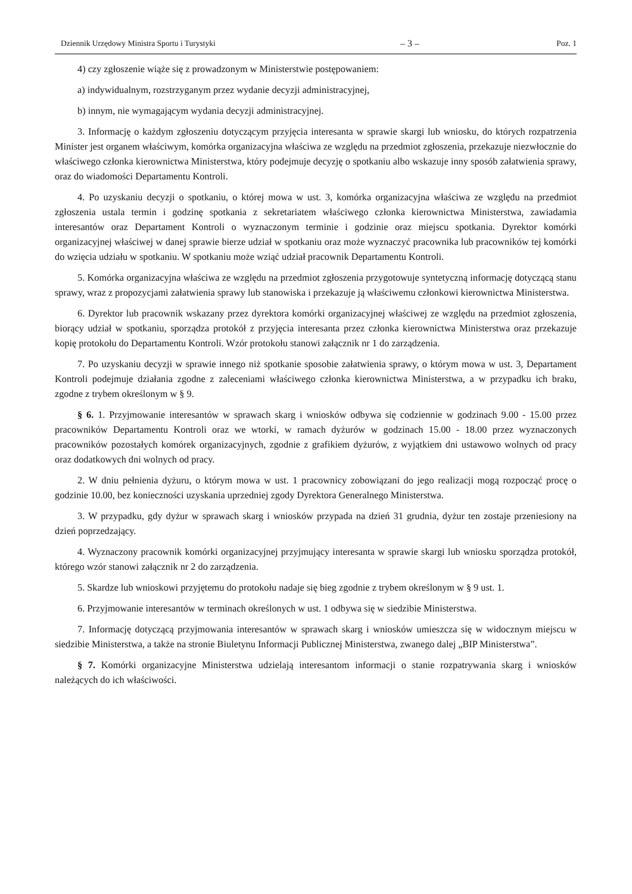Dziennik Urzędowy Ministra Sportu i Turystyki – 3 – Poz. 1
4) czy zgłoszenie wiąże się z prowadzonym w Ministerstwie postępowaniem:
a) indywidualnym, rozstrzyganym przez wydanie decyzji administracyjnej,
b) innym, nie wymagającym wydania decyzji administracyjnej.
3. Informację o każdym zgłoszeniu dotyczącym przyjęcia interesanta w sprawie skargi lub wniosku, do których rozpatrzenia Minister jest organem właściwym, komórka organizacyjna właściwa ze względu na przedmiot zgłoszenia, przekazuje niezwłocznie do właściwego członka kierownictwa Ministerstwa, który podejmuje decyzję o spotkaniu albo wskazuje inny sposób załatwienia sprawy, oraz do wiadomości Departamentu Kontroli.
4. Po uzyskaniu decyzji o spotkaniu, o której mowa w ust. 3, komórka organizacyjna właściwa ze względu na przedmiot zgłoszenia ustala termin i godzinę spotkania z sekretariatem właściwego członka kierownictwa Ministerstwa, zawiadamia interesantów oraz Departament Kontroli o wyznaczonym terminie i godzinie oraz miejscu spotkania. Dyrektor komórki organizacyjnej właściwej w danej sprawie bierze udział w spotkaniu oraz może wyznaczyć pracownika lub pracowników tej komórki do wzięcia udziału w spotkaniu. W spotkaniu może wziąć udział pracownik Departamentu Kontroli.
5. Komórka organizacyjna właściwa ze względu na przedmiot zgłoszenia przygotowuje syntetyczną informację dotyczącą stanu sprawy, wraz z propozycjami załatwienia sprawy lub stanowiska i przekazuje ją właściwemu członkowi kierownictwa Ministerstwa.
6. Dyrektor lub pracownik wskazany przez dyrektora komórki organizacyjnej właściwej ze względu na przedmiot zgłoszenia, biorący udział w spotkaniu, sporządza protokół z przyjęcia interesanta przez członka kierownictwa Ministerstwa oraz przekazuje kopię protokołu do Departamentu Kontroli. Wzór protokołu stanowi załącznik nr 1 do zarządzenia.
7. Po uzyskaniu decyzji w sprawie innego niż spotkanie sposobie załatwienia sprawy, o którym mowa w ust. 3, Departament Kontroli podejmuje działania zgodne z zaleceniami właściwego członka kierownictwa Ministerstwa, a w przypadku ich braku, zgodne z trybem określonym w § 9.
§ 6. 1. Przyjmowanie interesantów w sprawach skarg i wniosków odbywa się codziennie w godzinach 9.00 - 15.00 przez pracowników Departamentu Kontroli oraz we wtorki, w ramach dyżurów w godzinach 15.00 - 18.00 przez wyznaczonych pracowników pozostałych komórek organizacyjnych, zgodnie z grafikiem dyżurów, z wyjątkiem dni ustawowo wolnych od pracy oraz dodatkowych dni wolnych od pracy.
2. W dniu pełnienia dyżuru, o którym mowa w ust. 1 pracownicy zobowiązani do jego realizacji mogą rozpocząć procę o godzinie 10.00, bez konieczności uzyskania uprzedniej zgody Dyrektora Generalnego Ministerstwa.
3. W przypadku, gdy dyżur w sprawach skarg i wniosków przypada na dzień 31 grudnia, dyżur ten zostaje przeniesiony na dzień poprzedzający.
4. Wyznaczony pracownik komórki organizacyjnej przyjmujący interesanta w sprawie skargi lub wniosku sporządza protokół, którego wzór stanowi załącznik nr 2 do zarządzenia.
5. Skardze lub wnioskowi przyjętemu do protokołu nadaje się bieg zgodnie z trybem określonym w § 9 ust. 1.
6. Przyjmowanie interesantów w terminach określonych w ust. 1 odbywa się w siedzibie Ministerstwa.
7. Informację dotyczącą przyjmowania interesantów w sprawach skarg i wniosków umieszcza się w widocznym miejscu w siedzibie Ministerstwa, a także na stronie Biuletynu Informacji Publicznej Ministerstwa, zwanego dalej „BIP Ministerstwa”.
§ 7. Komórki organizacyjne Ministerstwa udzielają interesantom informacji o stanie rozpatrywania skarg i wniosków należących do ich właściwości.